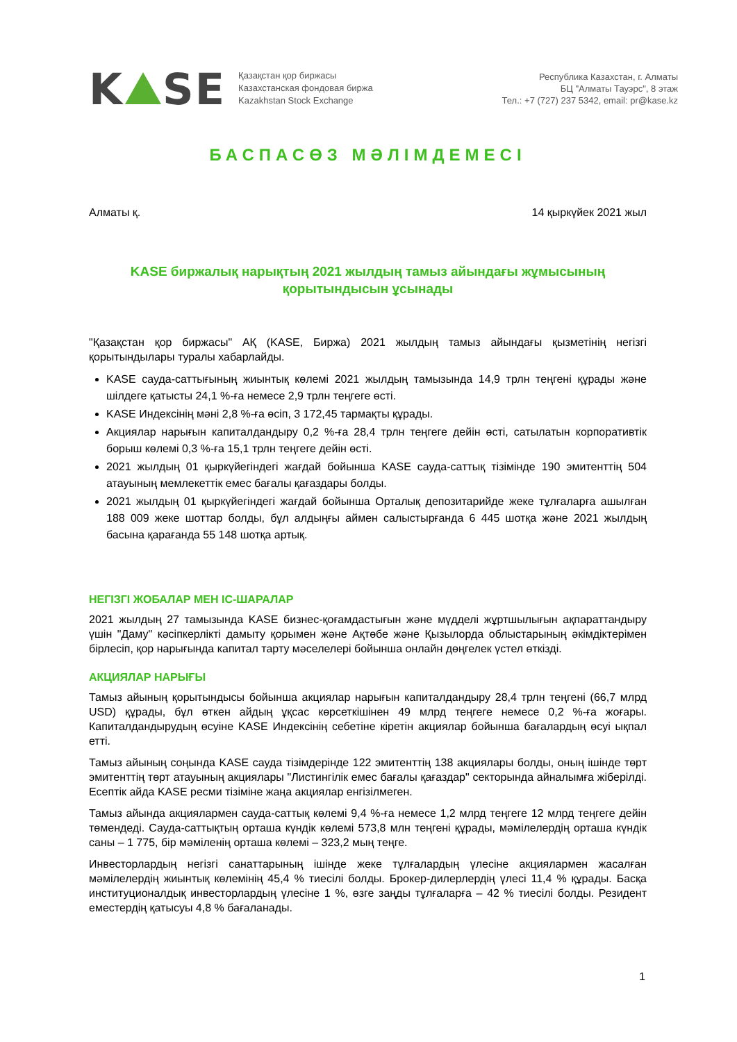K SE
Қазақстан қор биржасы
Казахстанская фондовая биржа
Kazakhstan Stock Exchange
Республика Казахстан, г. Алматы
БЦ "Алматы Тауэрс", 8 этаж
Тел.: +7 (727) 237 5342, email: pr@kase.kz
БАСПАСӨЗ МӘЛІМДЕМЕСІ
Алматы қ. 14 қыркүйек 2021 жыл
KASE биржалық нарықтың 2021 жылдың тамыз айындағы жұмысының
қорытындысын ұсынады
"Қазақстан қор биржасы" АҚ (KASE, Биржа) 2021 жылдың тамыз айындағы қызметінің негізгі қорытындылары туралы хабарлайды.
KASE сауда-саттығының жиынтық көлемі 2021 жылдың тамызында 14,9 трлн теңгені құрады және шілдеге қатысты 24,1 %-ға немесе 2,9 трлн теңгеге өсті.
KASE Индексінің мәні 2,8 %-ға өсіп, 3 172,45 тармақты құрады.
Акциялар нарығын капиталдандыру 0,2 %-ға 28,4 трлн теңгеге дейін өсті, сатылатын корпоративтік борыш көлемі 0,3 %-ға 15,1 трлн теңгеге дейін өсті.
2021 жылдың 01 қыркүйегіндегі жағдай бойынша KASE сауда-саттық тізімінде 190 эмитенттің 504 атауының мемлекеттік емес бағалы қағаздары болды.
2021 жылдың 01 қыркүйегіндегі жағдай бойынша Орталық депозитарийде жеке тұлғаларға ашылған 188 009 жеке шоттар болды, бұл алдыңғы аймен салыстырғанда 6 445 шотқа және 2021 жылдың басына қарағанда 55 148 шотқа артық.
НЕГІЗГІ ЖОБАЛАР МЕН ІС-ШАРАЛАР
2021 жылдың 27 тамызында KASE бизнес-қоғамдастығын және мүдделі жұртшылығын ақпараттандыру үшін "Даму" кәсіпкерлікті дамыту қорымен және Ақтөбе және Қызылорда облыстарының әкімдіктерімен бірлесіп, қор нарығында капитал тарту мәселелері бойынша онлайн дөңгелек үстел өткізді.
АКЦИЯЛАР НАРЫҒЫ
Тамыз айының қорытындысы бойынша акциялар нарығын капиталдандыру 28,4 трлн теңгені (66,7 млрд USD) құрады, бұл өткен айдың ұқсас көрсеткішінен 49 млрд теңгеге немесе 0,2 %-ға жоғары. Капиталдандырудың өсуіне KASE Индексінің себетіне кіретін акциялар бойынша бағалардың өсуі ықпал етті.
Тамыз айының соңында KASE сауда тізімдерінде 122 эмитенттің 138 акциялары болды, оның ішінде төрт эмитенттің төрт атауының акциялары "Листингілік емес бағалы қағаздар" секторында айналымға жіберілді. Есептік айда KASE ресми тізіміне жаңа акциялар енгізілмеген.
Тамыз айында акциялармен сауда-саттық көлемі 9,4 %-ға немесе 1,2 млрд теңгеге 12 млрд теңгеге дейін төмендеді. Сауда-саттықтың орташа күндік көлемі 573,8 млн теңгені құрады, мәмілелердің орташа күндік саны – 1 775, бір мәміленің орташа көлемі – 323,2 мың теңге.
Инвесторлардың негізгі санаттарының ішінде жеке тұлғалардың үлесіне акциялармен жасалған мәмілелердің жиынтық көлемінің 45,4 % тиесілі болды. Брокер-дилерлердің үлесі 11,4 % құрады. Басқа институционалдық инвесторлардың үлесіне 1 %, өзге заңды тұлғаларға – 42 % тиесілі болды. Резидент еместердің қатысуы 4,8 % бағаланады.
1